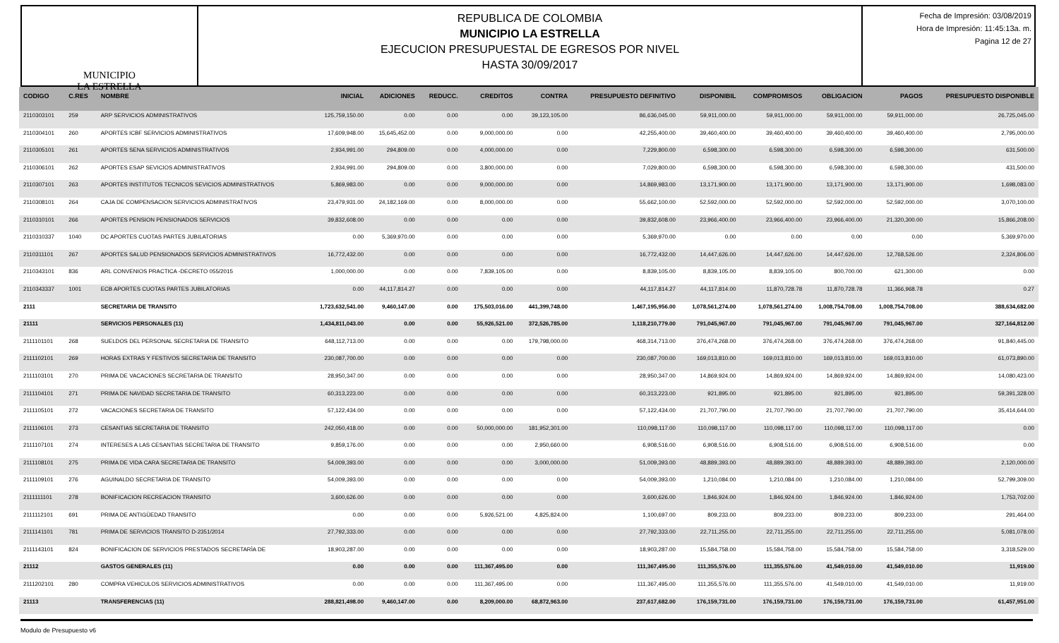MUNICIPIO
LA ESTRELLA
REPUBLICA DE COLOMBIA
MUNICIPIO LA ESTRELLA
EJECUCION PRESUPUESTAL DE EGRESOS POR NIVEL
HASTA 30/09/2017
Fecha de Impresión: 03/08/2019
Hora de Impresión: 11:45:13a. m.
Pagina 12 de 27
| CODIGO | C.RES | NOMBRE | INICIAL | ADICIONES | REDUCC. | CREDITOS | CONTRA | PRESUPUESTO DEFINITIVO | DISPONIBIL | COMPROMISOS | OBLIGACION | PAGOS | PRESUPUESTO DISPONIBLE |
| --- | --- | --- | --- | --- | --- | --- | --- | --- | --- | --- | --- | --- | --- |
| 2110303101 | 259 | ARP SERVICIOS ADMINISTRATIVOS | 125,759,150.00 | 0.00 | 0.00 | 0.00 | 39,123,105.00 | 86,636,045.00 | 59,911,000.00 | 59,911,000.00 | 59,911,000.00 | 59,911,000.00 | 26,725,045.00 |
| 2110304101 | 260 | APORTES ICBF SERVICIOS ADMINISTRATIVOS | 17,609,948.00 | 15,645,452.00 | 0.00 | 9,000,000.00 | 0.00 | 42,255,400.00 | 39,460,400.00 | 39,460,400.00 | 39,460,400.00 | 39,460,400.00 | 2,795,000.00 |
| 2110305101 | 261 | APORTES SENA SERVICIOS ADMINISTRATIVOS | 2,934,991.00 | 294,809.00 | 0.00 | 4,000,000.00 | 0.00 | 7,229,800.00 | 6,598,300.00 | 6,598,300.00 | 6,598,300.00 | 6,598,300.00 | 631,500.00 |
| 2110306101 | 262 | APORTES ESAP SEVICIOS ADMINISTRATIVOS | 2,934,991.00 | 294,809.00 | 0.00 | 3,800,000.00 | 0.00 | 7,029,800.00 | 6,598,300.00 | 6,598,300.00 | 6,598,300.00 | 6,598,300.00 | 431,500.00 |
| 2110307101 | 263 | APORTES INSTITUTOS TECNICOS SEVICIOS ADMINISTRATIVOS | 5,869,983.00 | 0.00 | 0.00 | 9,000,000.00 | 0.00 | 14,869,983.00 | 13,171,900.00 | 13,171,900.00 | 13,171,900.00 | 13,171,900.00 | 1,698,083.00 |
| 2110308101 | 264 | CAJA DE COMPENSACION SERVICIOS ADMINISTRATIVOS | 23,479,931.00 | 24,182,169.00 | 0.00 | 8,000,000.00 | 0.00 | 55,662,100.00 | 52,592,000.00 | 52,592,000.00 | 52,592,000.00 | 52,592,000.00 | 3,070,100.00 |
| 2110310101 | 266 | APORTES PENSION PENSIONADOS SERVICIOS | 39,832,608.00 | 0.00 | 0.00 | 0.00 | 0.00 | 39,832,608.00 | 23,966,400.00 | 23,966,400.00 | 23,966,400.00 | 21,320,300.00 | 15,866,208.00 |
| 2110310337 | 1040 | DC APORTES CUOTAS PARTES JUBILATORIAS | 0.00 | 5,369,970.00 | 0.00 | 0.00 | 0.00 | 5,369,970.00 | 0.00 | 0.00 | 0.00 | 0.00 | 5,369,970.00 |
| 2110311101 | 267 | APORTES SALUD PENSIONADOS SERVICIOS ADMINISTRATIVOS | 16,772,432.00 | 0.00 | 0.00 | 0.00 | 0.00 | 16,772,432.00 | 14,447,626.00 | 14,447,626.00 | 14,447,626.00 | 12,768,526.00 | 2,324,806.00 |
| 2110343101 | 836 | ARL CONVENIOS PRACTICA -DECRETO 055/2015 | 1,000,000.00 | 0.00 | 0.00 | 7,839,105.00 | 0.00 | 8,839,105.00 | 8,839,105.00 | 8,839,105.00 | 800,700.00 | 621,300.00 | 0.00 |
| 2110343337 | 1001 | ECB APORTES CUOTAS PARTES JUBILATORIAS | 0.00 | 44,117,814.27 | 0.00 | 0.00 | 0.00 | 44,117,814.27 | 44,117,814.00 | 11,870,728.78 | 11,870,728.78 | 11,366,968.78 | 0.27 |
| 2111 | | SECRETARIA DE TRANSITO | 1,723,632,541.00 | 9,460,147.00 | 0.00 | 175,503,016.00 | 441,399,748.00 | 1,467,195,956.00 | 1,078,561,274.00 | 1,078,561,274.00 | 1,008,754,708.00 | 1,008,754,708.00 | 388,634,682.00 |
| 21111 | | SERVICIOS PERSONALES (11) | 1,434,811,043.00 | 0.00 | 0.00 | 55,926,521.00 | 372,526,785.00 | 1,118,210,779.00 | 791,045,967.00 | 791,045,967.00 | 791,045,967.00 | 791,045,967.00 | 327,164,812.00 |
| 2111101101 | 268 | SUELDOS DEL PERSONAL SECRETARIA DE TRANSITO | 648,112,713.00 | 0.00 | 0.00 | 0.00 | 179,798,000.00 | 468,314,713.00 | 376,474,268.00 | 376,474,268.00 | 376,474,268.00 | 376,474,268.00 | 91,840,445.00 |
| 2111102101 | 269 | HORAS EXTRAS Y FESTIVOS SECRETARIA DE TRANSITO | 230,087,700.00 | 0.00 | 0.00 | 0.00 | 0.00 | 230,087,700.00 | 169,013,810.00 | 169,013,810.00 | 169,013,810.00 | 169,013,810.00 | 61,073,890.00 |
| 2111103101 | 270 | PRIMA DE VACACIONES SECRETARIA DE TRANSITO | 28,950,347.00 | 0.00 | 0.00 | 0.00 | 0.00 | 28,950,347.00 | 14,869,924.00 | 14,869,924.00 | 14,869,924.00 | 14,869,924.00 | 14,080,423.00 |
| 2111104101 | 271 | PRIMA DE NAVIDAD SECRETARIA DE TRANSITO | 60,313,223.00 | 0.00 | 0.00 | 0.00 | 0.00 | 60,313,223.00 | 921,895.00 | 921,895.00 | 921,895.00 | 921,895.00 | 59,391,328.00 |
| 2111105101 | 272 | VACACIONES SECRETARIA DE TRANSITO | 57,122,434.00 | 0.00 | 0.00 | 0.00 | 0.00 | 57,122,434.00 | 21,707,790.00 | 21,707,790.00 | 21,707,790.00 | 21,707,790.00 | 35,414,644.00 |
| 2111106101 | 273 | CESANTIAS SECRETARIA DE TRANSITO | 242,050,418.00 | 0.00 | 0.00 | 50,000,000.00 | 181,952,301.00 | 110,098,117.00 | 110,098,117.00 | 110,098,117.00 | 110,098,117.00 | 110,098,117.00 | 0.00 |
| 2111107101 | 274 | INTERESES A LAS CESANTIAS SECRETARIA DE TRANSITO | 9,859,176.00 | 0.00 | 0.00 | 0.00 | 2,950,660.00 | 6,908,516.00 | 6,908,516.00 | 6,908,516.00 | 6,908,516.00 | 6,908,516.00 | 0.00 |
| 2111108101 | 275 | PRIMA DE VIDA CARA SECRETARIA DE TRANSITO | 54,009,393.00 | 0.00 | 0.00 | 0.00 | 3,000,000.00 | 51,009,393.00 | 48,889,393.00 | 48,889,393.00 | 48,889,393.00 | 48,889,393.00 | 2,120,000.00 |
| 2111109101 | 276 | AGUINALDO SECRETARIA DE TRANSITO | 54,009,393.00 | 0.00 | 0.00 | 0.00 | 0.00 | 54,009,393.00 | 1,210,084.00 | 1,210,084.00 | 1,210,084.00 | 1,210,084.00 | 52,799,309.00 |
| 2111111101 | 278 | BONIFICACION RECREACION TRANSITO | 3,600,626.00 | 0.00 | 0.00 | 0.00 | 0.00 | 3,600,626.00 | 1,846,924.00 | 1,846,924.00 | 1,846,924.00 | 1,846,924.00 | 1,753,702.00 |
| 2111112101 | 691 | PRIMA DE ANTIGÜEDAD TRANSITO | 0.00 | 0.00 | 0.00 | 5,926,521.00 | 4,825,824.00 | 1,100,697.00 | 809,233.00 | 809,233.00 | 809,233.00 | 809,233.00 | 291,464.00 |
| 2111141101 | 781 | PRIMA DE SERVICIOS TRANSITO D-2351/2014 | 27,792,333.00 | 0.00 | 0.00 | 0.00 | 0.00 | 27,792,333.00 | 22,711,255.00 | 22,711,255.00 | 22,711,255.00 | 22,711,255.00 | 5,081,078.00 |
| 2111143101 | 824 | BONIFICACION DE SERVICIOS PRESTADOS SECRETARÌA DE | 18,903,287.00 | 0.00 | 0.00 | 0.00 | 0.00 | 18,903,287.00 | 15,584,758.00 | 15,584,758.00 | 15,584,758.00 | 15,584,758.00 | 3,318,529.00 |
| 21112 | | GASTOS GENERALES (11) | 0.00 | 0.00 | 0.00 | 111,367,495.00 | 0.00 | 111,367,495.00 | 111,355,576.00 | 111,355,576.00 | 41,549,010.00 | 41,549,010.00 | 11,919.00 |
| 2111202101 | 280 | COMPRA VEHICULOS SERVICIOS ADMINISTRATIVOS | 0.00 | 0.00 | 0.00 | 111,367,495.00 | 0.00 | 111,367,495.00 | 111,355,576.00 | 111,355,576.00 | 41,549,010.00 | 41,549,010.00 | 11,919.00 |
| 21113 | | TRANSFERENCIAS (11) | 288,821,498.00 | 9,460,147.00 | 0.00 | 8,209,000.00 | 68,872,963.00 | 237,617,682.00 | 176,159,731.00 | 176,159,731.00 | 176,159,731.00 | 176,159,731.00 | 61,457,951.00 |
Modulo de Presupuesto v6